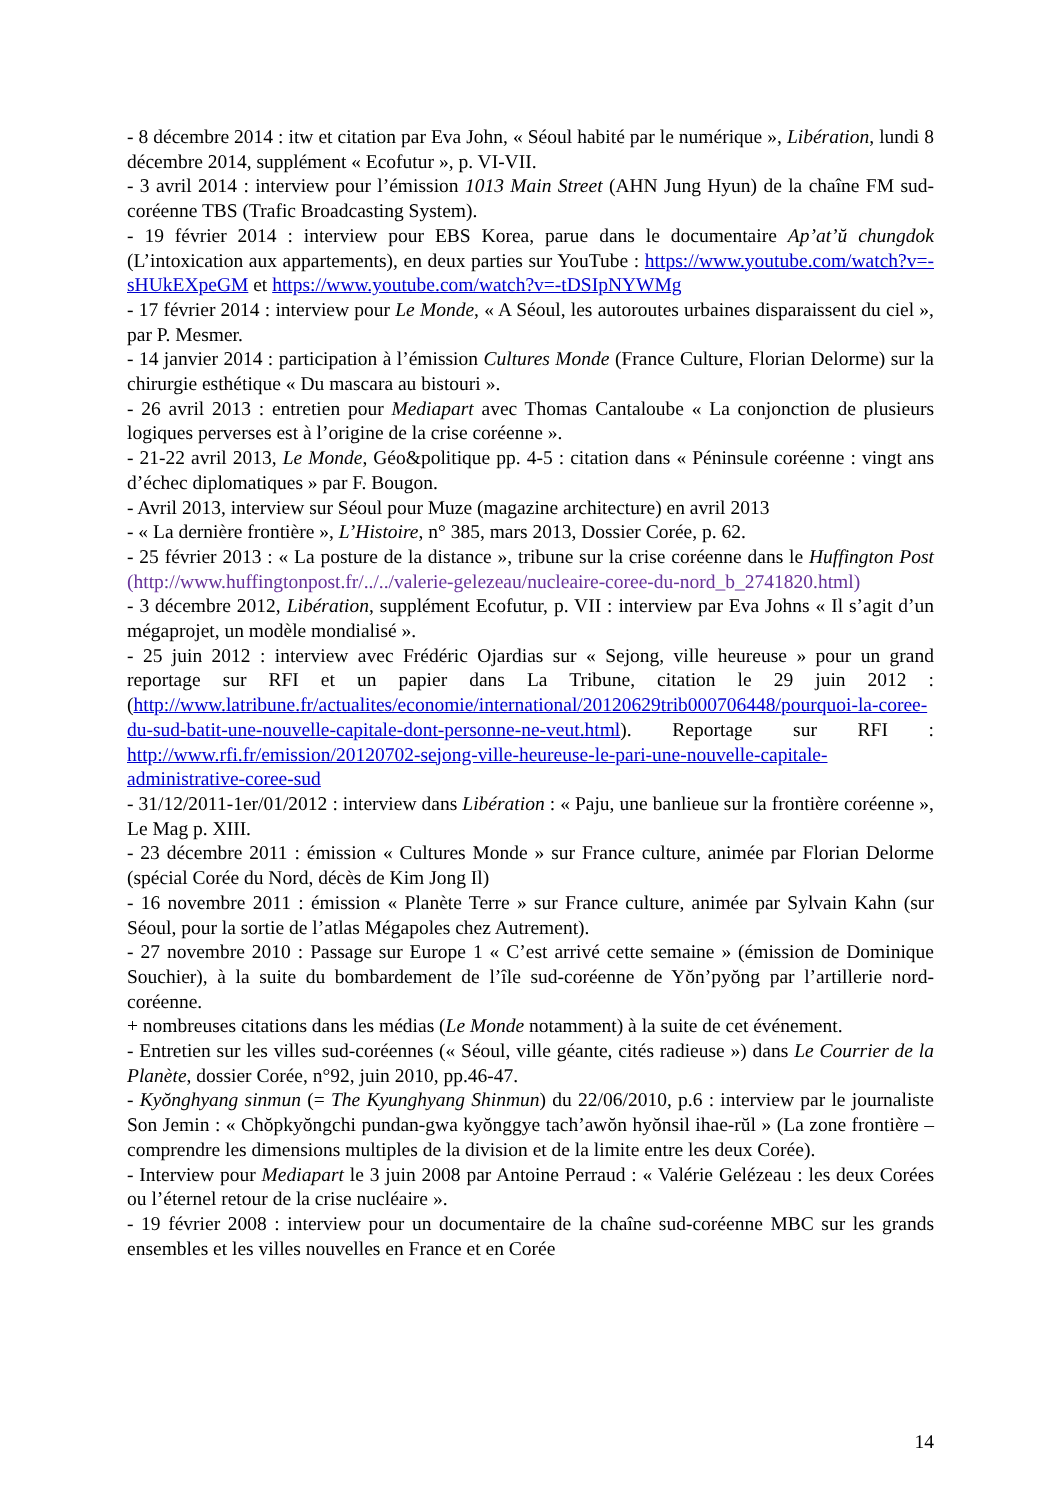- 8 décembre 2014 : itw et citation par Eva John, « Séoul habité par le numérique », Libération, lundi 8 décembre 2014, supplément « Ecofutur », p. VI-VII.
- 3 avril 2014 : interview pour l’émission 1013 Main Street (AHN Jung Hyun) de la chaîne FM sud-coréenne TBS (Trafic Broadcasting System).
- 19 février 2014 : interview pour EBS Korea, parue dans le documentaire Ap’at’ŭ chungdok (L’intoxication aux appartements), en deux parties sur YouTube : https://www.youtube.com/watch?v=-sHUkEXpeGM et https://www.youtube.com/watch?v=-tDSIpNYWMg
- 17 février 2014 : interview pour Le Monde, « A Séoul, les autoroutes urbaines disparaissent du ciel », par P. Mesmer.
- 14 janvier 2014 : participation à l’émission Cultures Monde (France Culture, Florian Delorme) sur la chirurgie esthétique « Du mascara au bistouri ».
- 26 avril 2013 : entretien pour Mediapart avec Thomas Cantaloube « La conjonction de plusieurs logiques perverses est à l’origine de la crise coréenne ».
- 21-22 avril 2013, Le Monde, Géo&politique pp. 4-5 : citation dans « Péninsule coréenne : vingt ans d’échec diplomatiques » par F. Bougon.
- Avril 2013, interview sur Séoul pour Muze (magazine architecture) en avril 2013
- « La dernière frontière », L’Histoire, n° 385, mars 2013, Dossier Corée, p. 62.
- 25 février 2013 : « La posture de la distance », tribune sur la crise coréenne dans le Huffington Post (http://www.huffingtonpost.fr/../../valerie-gelezeau/nucleaire-coree-du-nord_b_2741820.html)
- 3 décembre 2012, Libération, supplément Ecofutur, p. VII : interview par Eva Johns « Il s’agit d’un mégaprojet, un modèle mondialisé ».
- 25 juin 2012 : interview avec Frédéric Ojardias sur « Sejong, ville heureuse » pour un grand reportage sur RFI et un papier dans La Tribune, citation le 29 juin 2012 : (http://www.latribune.fr/actualites/economie/international/20120629trib000706448/pourquoi-la-coree-du-sud-batit-une-nouvelle-capitale-dont-personne-ne-veut.html). Reportage sur RFI : http://www.rfi.fr/emission/20120702-sejong-ville-heureuse-le-pari-une-nouvelle-capitale-administrative-coree-sud
- 31/12/2011-1er/01/2012 : interview dans Libération : « Paju, une banlieue sur la frontière coréenne », Le Mag p. XIII.
- 23 décembre 2011 : émission « Cultures Monde » sur France culture, animée par Florian Delorme (spécial Corée du Nord, décès de Kim Jong Il)
- 16 novembre 2011 : émission « Planète Terre » sur France culture, animée par Sylvain Kahn (sur Séoul, pour la sortie de l’atlas Mégapoles chez Autrement).
- 27 novembre 2010 : Passage sur Europe 1 « C’est arrivé cette semaine » (émission de Dominique Souchier), à la suite du bombardement de l’île sud-coréenne de Yŏn’pyŏng par l’artillerie nord-coréenne.
+ nombreuses citations dans les médias (Le Monde notamment) à la suite de cet événement.
- Entretien sur les villes sud-coréennes (« Séoul, ville géante, cités radieuse ») dans Le Courrier de la Planète, dossier Corée, n°92, juin 2010, pp.46-47.
- Kyŏnghyang sinmun (= The Kyunghyang Shinmun) du 22/06/2010, p.6 : interview par le journaliste Son Jemin : « Chŏpkyŏngchi pundan-gwa kyŏnggye tach’awŏn hyŏnsil ihae-rŭl » (La zone frontière – comprendre les dimensions multiples de la division et de la limite entre les deux Corée).
- Interview pour Mediapart le 3 juin 2008 par Antoine Perraud : « Valérie Gelézeau : les deux Corées ou l’éternel retour de la crise nucléaire ».
- 19 février 2008 : interview pour un documentaire de la chaîne sud-coréenne MBC sur les grands ensembles et les villes nouvelles en France et en Corée
14